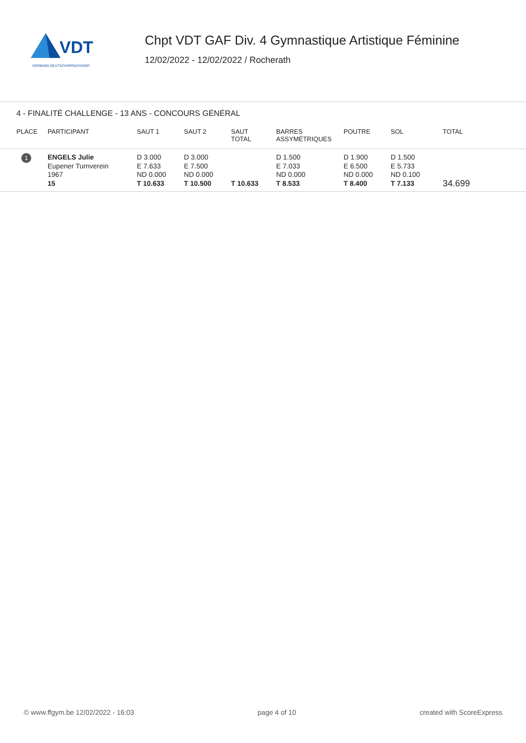VDT
VERBAND DEUTSCHSPRACHIGER
Chpt VDT GAF Div. 4 Gymnastique Artistique Féminine
12/02/2022 - 12/02/2022 / Rocherath
4 - FINALITÉ CHALLENGE - 13 ANS - CONCOURS GÉNÉRAL
| PLACE | PARTICIPANT | SAUT 1 | SAUT 2 | SAUT TOTAL | BARRES ASSYMÉTRIQUES | POUTRE | SOL | TOTAL |
| --- | --- | --- | --- | --- | --- | --- | --- | --- |
| 1 | ENGELS Julie Eupener Turnverein 1967 15 | D 3.000 E 7.633 ND 0.000 T 10.633 | D 3.000 E 7.500 ND 0.000 T 10.500 | T 10.633 | D 1.500 E 7.033 ND 0.000 T 8.533 | D 1.900 E 6.500 ND 0.000 T 8.400 | D 1.500 E 5.733 ND 0.100 T 7.133 | 34.699 |
© www.ffgym.be 12/02/2022 - 16:03 page 4 of 10 created with ScoreExpress